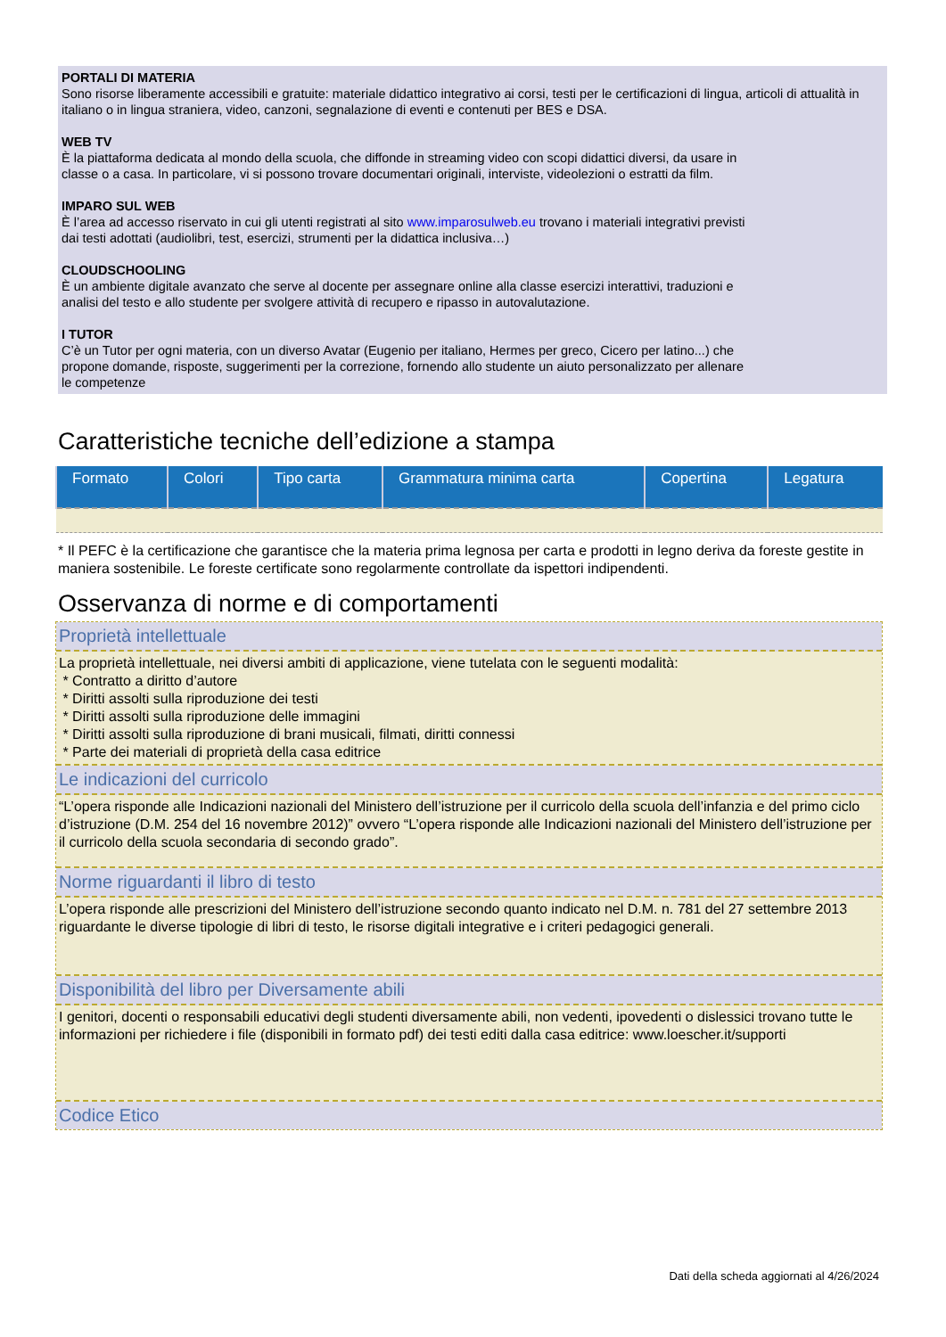PORTALI DI MATERIA
Sono risorse liberamente accessibili e gratuite: materiale didattico integrativo ai corsi, testi per le certificazioni di lingua, articoli di attualità in italiano o in lingua straniera, video, canzoni, segnalazione di eventi e contenuti per BES e DSA.
WEB TV
È la piattaforma dedicata al mondo della scuola, che diffonde in streaming video con scopi didattici diversi, da usare in
classe o a casa. In particolare, vi si possono trovare documentari originali, interviste, videolezioni o estratti da film.
IMPARO SUL WEB
È l’area ad accesso riservato in cui gli utenti registrati al sito www.imparosulweb.eu trovano i materiali integrativi previsti
dai testi adottati (audiolibri, test, esercizi, strumenti per la didattica inclusiva…)
CLOUDSCHOOLING
È un ambiente digitale avanzato che serve al docente per assegnare online alla classe esercizi interattivi, traduzioni e
analisi del testo e allo studente per svolgere attività di recupero e ripasso in autovalutazione.
I TUTOR
C’è un Tutor per ogni materia, con un diverso Avatar (Eugenio per italiano, Hermes per greco, Cicero per latino...) che
propone domande, risposte, suggerimenti per la correzione, fornendo allo studente un aiuto personalizzato per allenare
le competenze
Caratteristiche tecniche dell’edizione a stampa
| Formato | Colori | Tipo carta | Grammatura minima carta | Copertina | Legatura |
| --- | --- | --- | --- | --- | --- |
* Il PEFC è la certificazione che garantisce che la materia prima legnosa per carta e prodotti in legno deriva da foreste gestite in maniera sostenibile. Le foreste certificate sono regolarmente controllate da ispettori indipendenti.
Osservanza di norme e di comportamenti
Proprietà intellettuale
La proprietà intellettuale, nei diversi ambiti di applicazione, viene tutelata con le seguenti modalità:
* Contratto a diritto d’autore
* Diritti assolti sulla riproduzione dei testi
* Diritti assolti sulla riproduzione delle immagini
* Diritti assolti sulla riproduzione di brani musicali, filmati, diritti connessi
* Parte dei materiali di proprietà della casa editrice
Le indicazioni del curricolo
“L’opera risponde alle Indicazioni nazionali del Ministero dell’istruzione per il curricolo della scuola dell’infanzia e del primo ciclo d’istruzione (D.M. 254 del 16 novembre 2012)” ovvero “L’opera risponde alle Indicazioni nazionali del Ministero dell’istruzione per il curricolo della scuola secondaria di secondo grado”.
Norme riguardanti il libro di testo
L’opera risponde alle prescrizioni del Ministero dell’istruzione secondo quanto indicato nel D.M. n. 781 del 27 settembre 2013 riguardante le diverse tipologie di libri di testo, le risorse digitali integrative e i criteri pedagogici generali.
Disponibilità del libro per Diversamente abili
I genitori, docenti o responsabili educativi degli studenti diversamente abili, non vedenti, ipovedenti o dislessici trovano tutte le informazioni per richiedere i file (disponibili in formato pdf) dei testi editi dalla casa editrice: www.loescher.it/supporti
Codice Etico
Dati della scheda aggiornati al 4/26/2024